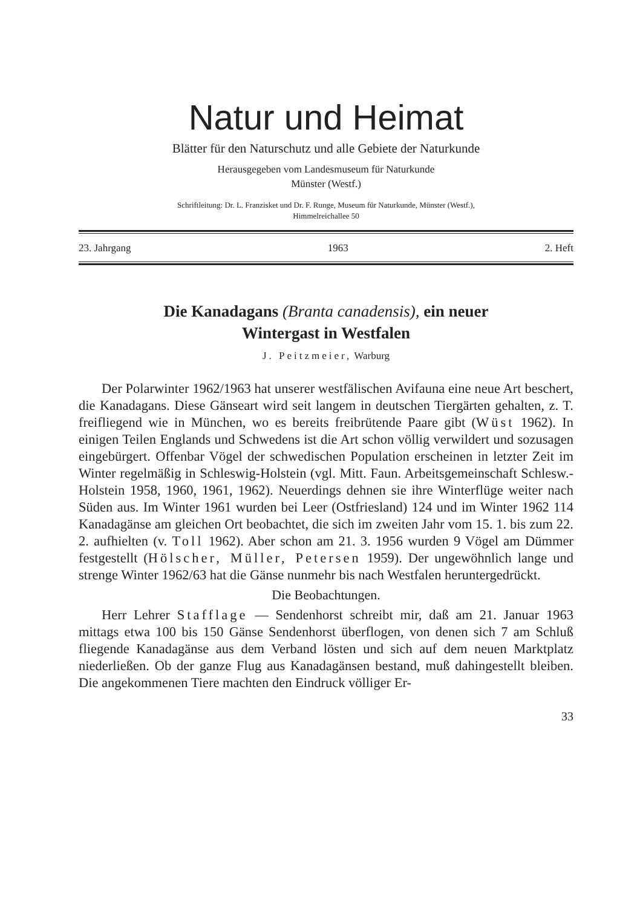Natur und Heimat
Blätter für den Naturschutz und alle Gebiete der Naturkunde
Herausgegeben vom Landesmuseum für Naturkunde
Münster (Westf.)
Schriftleitung: Dr. L. Franzisket und Dr. F. Runge, Museum für Naturkunde, Münster (Westf.),
Himmelreichallee 50
23. Jahrgang 1963 2. Heft
Die Kanadagans (Branta canadensis), ein neuer
Wintergast in Westfalen
J. Peitzmeier, Warburg
Der Polarwinter 1962/1963 hat unserer westfälischen Avifauna eine neue Art beschert, die Kanadagans. Diese Gänseart wird seit langem in deutschen Tiergärten gehalten, z. T. freifliegend wie in München, wo es bereits freibrütende Paare gibt (Wüst 1962). In einigen Teilen Englands und Schwedens ist die Art schon völlig verwildert und sozusagen eingebürgert. Offenbar Vögel der schwedischen Population erscheinen in letzter Zeit im Winter regelmäßig in Schleswig-Holstein (vgl. Mitt. Faun. Arbeitsgemeinschaft Schlesw.-Holstein 1958, 1960, 1961, 1962). Neuerdings dehnen sie ihre Winterflüge weiter nach Süden aus. Im Winter 1961 wurden bei Leer (Ostfriesland) 124 und im Winter 1962 114 Kanadagänse am gleichen Ort beobachtet, die sich im zweiten Jahr vom 15. 1. bis zum 22. 2. aufhielten (v. Toll 1962). Aber schon am 21. 3. 1956 wurden 9 Vögel am Dümmer festgestellt (Hölscher, Müller, Petersen 1959). Der ungewöhnlich lange und strenge Winter 1962/63 hat die Gänse nunmehr bis nach Westfalen heruntergedrückt.
Die Beobachtungen.
Herr Lehrer Stafflage — Sendenhorst schreibt mir, daß am 21. Januar 1963 mittags etwa 100 bis 150 Gänse Sendenhorst überflogen, von denen sich 7 am Schluß fliegende Kanadagänse aus dem Verband lösten und sich auf dem neuen Marktplatz niederließen. Ob der ganze Flug aus Kanadagänsen bestand, muß dahingestellt bleiben. Die angekommenen Tiere machten den Eindruck völliger Er-
33